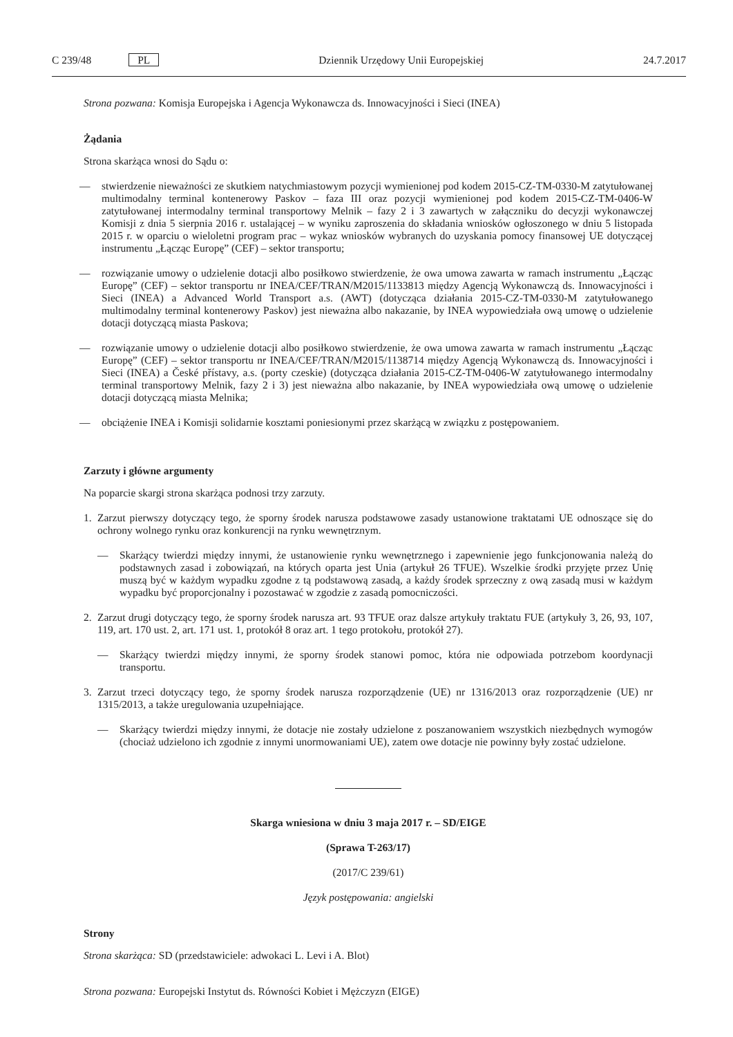C 239/48 PL Dziennik Urzędowy Unii Europejskiej 24.7.2017
Strona pozwana: Komisja Europejska i Agencja Wykonawcza ds. Innowacyjności i Sieci (INEA)
Żądania
Strona skarżąca wnosi do Sądu o:
— stwierdzenie nieważności ze skutkiem natychmiastowym pozycji wymienionej pod kodem 2015-CZ-TM-0330-M zatytułowanej multimodalny terminal kontenerowy Paskov – faza III oraz pozycji wymienionej pod kodem 2015-CZ-TM-0406-W zatytułowanej intermodalny terminal transportowy Melnik – fazy 2 i 3 zawartych w załączniku do decyzji wykonawczej Komisji z dnia 5 sierpnia 2016 r. ustalającej – w wyniku zaproszenia do składania wniosków ogłoszonego w dniu 5 listopada 2015 r. w oparciu o wieloletni program prac – wykaz wniosków wybranych do uzyskania pomocy finansowej UE dotyczącej instrumentu „Łącząc Europę” (CEF) – sektor transportu;
— rozwiązanie umowy o udzielenie dotacji albo posiłkowo stwierdzenie, że owa umowa zawarta w ramach instrumentu „Łącząc Europę” (CEF) – sektor transportu nr INEA/CEF/TRAN/M2015/1133813 między Agencją Wykonawczą ds. Innowacyjności i Sieci (INEA) a Advanced World Transport a.s. (AWT) (dotycząca działania 2015-CZ-TM-0330-M zatytułowanego multimodalny terminal kontenerowy Paskov) jest nieważna albo nakazanie, by INEA wypowiedziała ową umowę o udzielenie dotacji dotyczącą miasta Paskova;
— rozwiązanie umowy o udzielenie dotacji albo posiłkowo stwierdzenie, że owa umowa zawarta w ramach instrumentu „Łącząc Europę” (CEF) – sektor transportu nr INEA/CEF/TRAN/M2015/1138714 między Agencją Wykonawczą ds. Innowacyjności i Sieci (INEA) a České přístavy, a.s. (porty czeskie) (dotycząca działania 2015-CZ-TM-0406-W zatytułowanego intermodalny terminal transportowy Melnik, fazy 2 i 3) jest nieważna albo nakazanie, by INEA wypowiedziała ową umowę o udzielenie dotacji dotyczącą miasta Melnika;
— obciążenie INEA i Komisji solidarnie kosztami poniesionymi przez skarżącą w związku z postępowaniem.
Zarzuty i główne argumenty
Na poparcie skargi strona skarżąca podnosi trzy zarzuty.
1. Zarzut pierwszy dotyczący tego, że sporny środek narusza podstawowe zasady ustanowione traktatami UE odnoszące się do ochrony wolnego rynku oraz konkurencji na rynku wewnętrznym.
— Skarżący twierdzi między innymi, że ustanowienie rynku wewnętrznego i zapewnienie jego funkcjonowania należą do podstawnych zasad i zobowiązań, na których oparta jest Unia (artykuł 26 TFUE). Wszelkie środki przyjęte przez Unię muszą być w każdym wypadku zgodne z tą podstawową zasadą, a każdy środek sprzeczny z ową zasadą musi w każdym wypadku być proporcjonalny i pozostawać w zgodzie z zasadą pomocniczości.
2. Zarzut drugi dotyczący tego, że sporny środek narusza art. 93 TFUE oraz dalsze artykuły traktatu FUE (artykuły 3, 26, 93, 107, 119, art. 170 ust. 2, art. 171 ust. 1, protokół 8 oraz art. 1 tego protokołu, protokół 27).
— Skarżący twierdzi między innymi, że sporny środek stanowi pomoc, która nie odpowiada potrzebom koordynacji transportu.
3. Zarzut trzeci dotyczący tego, że sporny środek narusza rozporządzenie (UE) nr 1316/2013 oraz rozporządzenie (UE) nr 1315/2013, a także uregulowania uzupełniające.
— Skarżący twierdzi między innymi, że dotacje nie zostały udzielone z poszanowaniem wszystkich niezbędnych wymogów (chociaż udzielono ich zgodnie z innymi unormowaniami UE), zatem owe dotacje nie powinny były zostać udzielone.
Skarga wniesiona w dniu 3 maja 2017 r. – SD/EIGE
(Sprawa T-263/17)
(2017/C 239/61)
Język postępowania: angielski
Strony
Strona skarżąca: SD (przedstawiciele: adwokaci L. Levi i A. Blot)
Strona pozwana: Europejski Instytut ds. Równości Kobiet i Mężczyzn (EIGE)